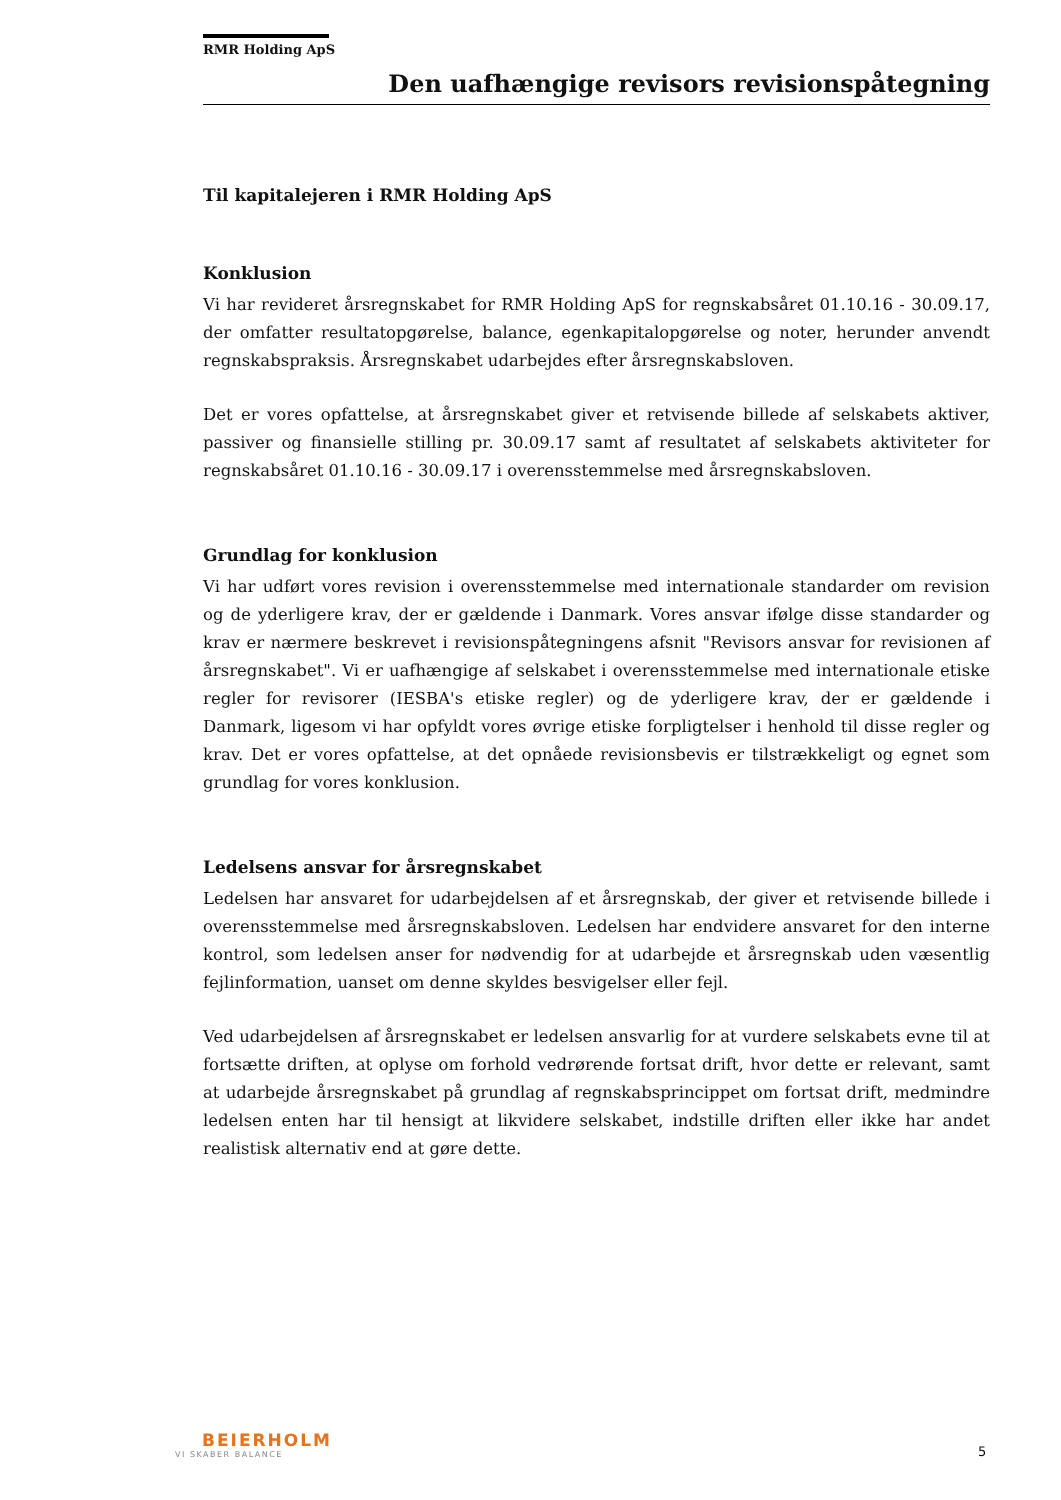RMR Holding ApS
Den uafhængige revisors revisionspåtegning
Til kapitalejeren i RMR Holding ApS
Konklusion
Vi har revideret årsregnskabet for RMR Holding ApS for regnskabsåret 01.10.16 - 30.09.17, der omfatter resultatopgørelse, balance, egenkapitalopgørelse og noter, herunder anvendt regnskabspraksis. Årsregnskabet udarbejdes efter årsregnskabsloven.
Det er vores opfattelse, at årsregnskabet giver et retvisende billede af selskabets aktiver, passiver og finansielle stilling pr. 30.09.17 samt af resultatet af selskabets aktiviteter for regnskabsåret 01.10.16 - 30.09.17 i overensstemmelse med årsregnskabsloven.
Grundlag for konklusion
Vi har udført vores revision i overensstemmelse med internationale standarder om revision og de yderligere krav, der er gældende i Danmark. Vores ansvar ifølge disse standarder og krav er nærmere beskrevet i revisionspåtegningens afsnit "Revisors ansvar for revisionen af årsregnskabet". Vi er uafhængige af selskabet i overensstemmelse med internationale etiske regler for revisorer (IESBA's etiske regler) og de yderligere krav, der er gældende i Danmark, ligesom vi har opfyldt vores øvrige etiske forpligtelser i henhold til disse regler og krav. Det er vores opfattelse, at det opnåede revisionsbevis er tilstrækkeligt og egnet som grundlag for vores konklusion.
Ledelsens ansvar for årsregnskabet
Ledelsen har ansvaret for udarbejdelsen af et årsregnskab, der giver et retvisende billede i overensstemmelse med årsregnskabsloven. Ledelsen har endvidere ansvaret for den interne kontrol, som ledelsen anser for nødvendig for at udarbejde et årsregnskab uden væsentlig fejlinformation, uanset om denne skyldes besvigelser eller fejl.
Ved udarbejdelsen af årsregnskabet er ledelsen ansvarlig for at vurdere selskabets evne til at fortsætte driften, at oplyse om forhold vedrørende fortsat drift, hvor dette er relevant, samt at udarbejde årsregnskabet på grundlag af regnskabsprincippet om fortsat drift, medmindre ledelsen enten har til hensigt at likvidere selskabet, indstille driften eller ikke har andet realistisk alternativ end at gøre dette.
BEIERHOLM
VI SKABER BALANCE
5